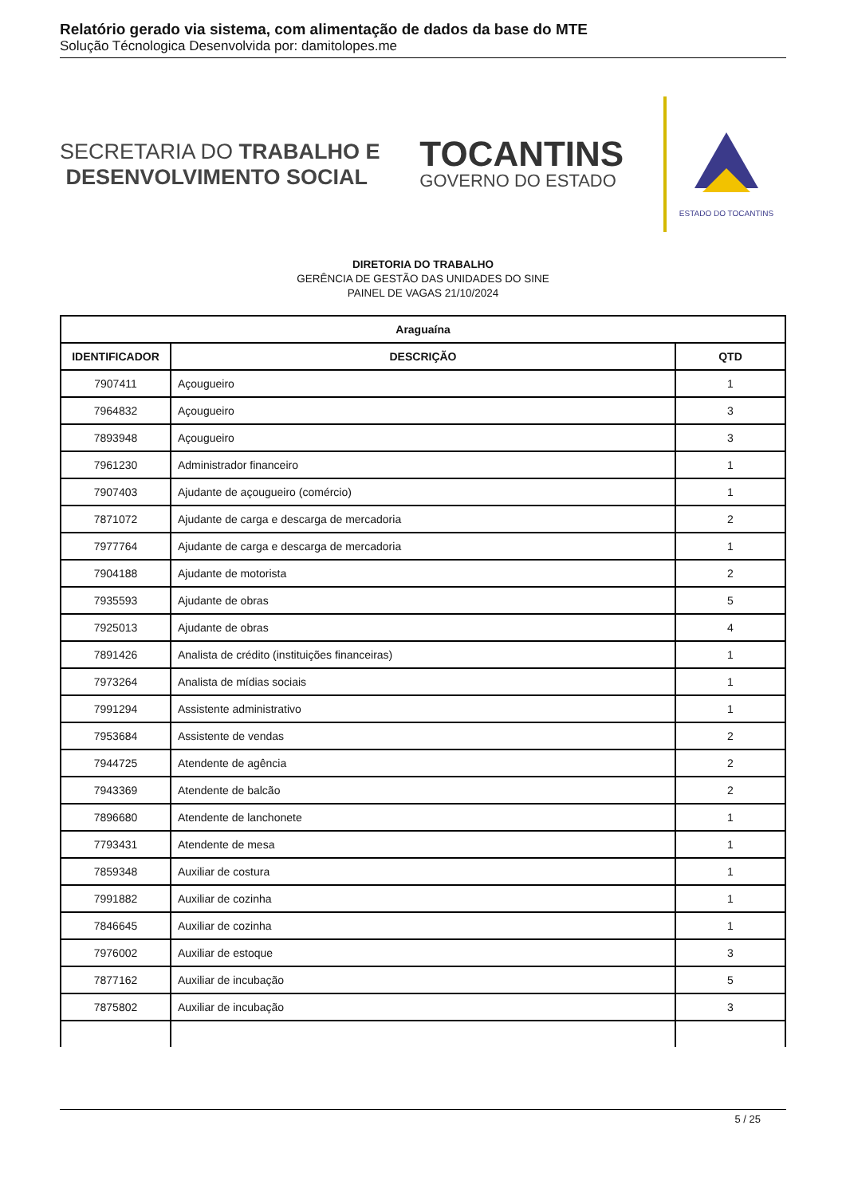Relatório gerado via sistema, com alimentação de dados da base do MTE
Solução Técnologica Desenvolvida por: damitolopes.me
SECRETARIA DO TRABALHO E
DESENVOLVIMENTO SOCIAL
TOCANTINS
GOVERNO DO ESTADO
ESTADO DO TOCANTINS
DIRETORIA DO TRABALHO
GERÊNCIA DE GESTÃO DAS UNIDADES DO SINE
PAINEL DE VAGAS 21/10/2024
| Araguaína | | |
| --- | --- | --- |
| IDENTIFICADOR | DESCRIÇÃO | QTD |
| 7907411 | Açougueiro | 1 |
| 7964832 | Açougueiro | 3 |
| 7893948 | Açougueiro | 3 |
| 7961230 | Administrador financeiro | 1 |
| 7907403 | Ajudante de açougueiro (comércio) | 1 |
| 7871072 | Ajudante de carga e descarga de mercadoria | 2 |
| 7977764 | Ajudante de carga e descarga de mercadoria | 1 |
| 7904188 | Ajudante de motorista | 2 |
| 7935593 | Ajudante de obras | 5 |
| 7925013 | Ajudante de obras | 4 |
| 7891426 | Analista de crédito (instituições financeiras) | 1 |
| 7973264 | Analista de mídias sociais | 1 |
| 7991294 | Assistente administrativo | 1 |
| 7953684 | Assistente de vendas | 2 |
| 7944725 | Atendente de agência | 2 |
| 7943369 | Atendente de balcão | 2 |
| 7896680 | Atendente de lanchonete | 1 |
| 7793431 | Atendente de mesa | 1 |
| 7859348 | Auxiliar de costura | 1 |
| 7991882 | Auxiliar de cozinha | 1 |
| 7846645 | Auxiliar de cozinha | 1 |
| 7976002 | Auxiliar de estoque | 3 |
| 7877162 | Auxiliar de incubação | 5 |
| 7875802 | Auxiliar de incubação | 3 |
5 / 25